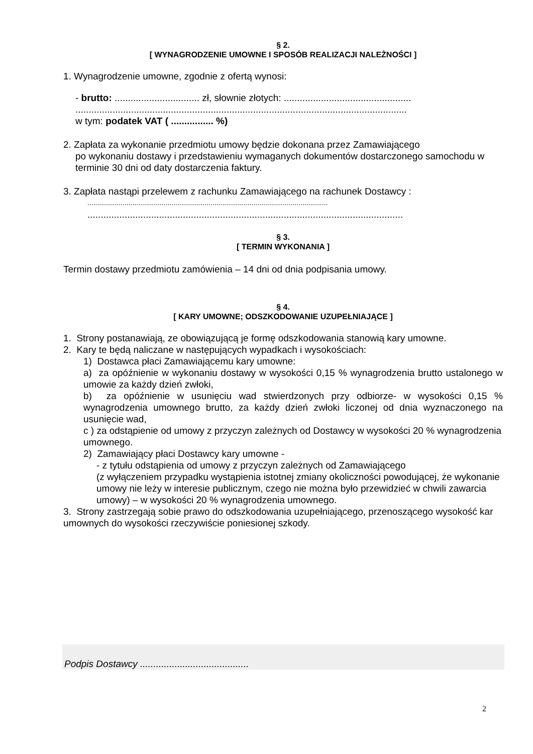§ 2.
[ WYNAGRODZENIE UMOWNE I SPOSÓB REALIZACJI NALEŻNOŚCI ]
1. Wynagrodzenie umowne, zgodnie z ofertą wynosi:
- brutto: ................................ zł, słownie złotych: ................................................
.............................................................................................................................
w tym: podatek VAT ( ................ %)
2. Zapłata za wykonanie przedmiotu umowy będzie dokonana przez Zamawiającego
po wykonaniu dostawy i przedstawieniu wymaganych dokumentów dostarczonego samochodu w terminie 30 dni od daty dostarczenia faktury.
3. Zapłata nastąpi przelewem z rachunku Zamawiającego na rachunek Dostawcy :
...........................................................................................................................
.......................................................................................................................
§ 3.
[ TERMIN WYKONANIA ]
Termin dostawy przedmiotu zamówienia – 14 dni od dnia podpisania umowy.
§ 4.
[ KARY UMOWNE; ODSZKODOWANIE UZUPEŁNIAJĄCE ]
1. Strony postanawiają, ze obowiązującą je formę odszkodowania stanowią kary umowne.
2. Kary te będą naliczane w następujących wypadkach i wysokościach:
1) Dostawca płaci Zamawiającemu kary umowne:
a) za opóźnienie w wykonaniu dostawy w wysokości 0,15 % wynagrodzenia brutto ustalonego w umowie za każdy dzień zwłoki,
b) za opóźnienie w usunięciu wad stwierdzonych przy odbiorze- w wysokości 0,15 % wynagrodzenia umownego brutto, za każdy dzień zwłoki liczonej od dnia wyznaczonego na usunięcie wad,
c ) za odstąpienie od umowy z przyczyn zależnych od Dostawcy w wysokości 20 % wynagrodzenia umownego.
2) Zamawiający płaci Dostawcy kary umowne -
- z tytułu odstąpienia od umowy z przyczyn zależnych od Zamawiającego
(z wyłączeniem przypadku wystąpienia istotnej zmiany okoliczności powodującej, że wykonanie umowy nie leży w interesie publicznym, czego nie można było przewidzieć w chwili zawarcia umowy) – w wysokości 20 % wynagrodzenia umownego.
3. Strony zastrzegają sobie prawo do odszkodowania uzupełniającego, przenoszącego wysokość kar umownych do wysokości rzeczywiście poniesionej szkody.
Podpis Dostawcy .........................................
2